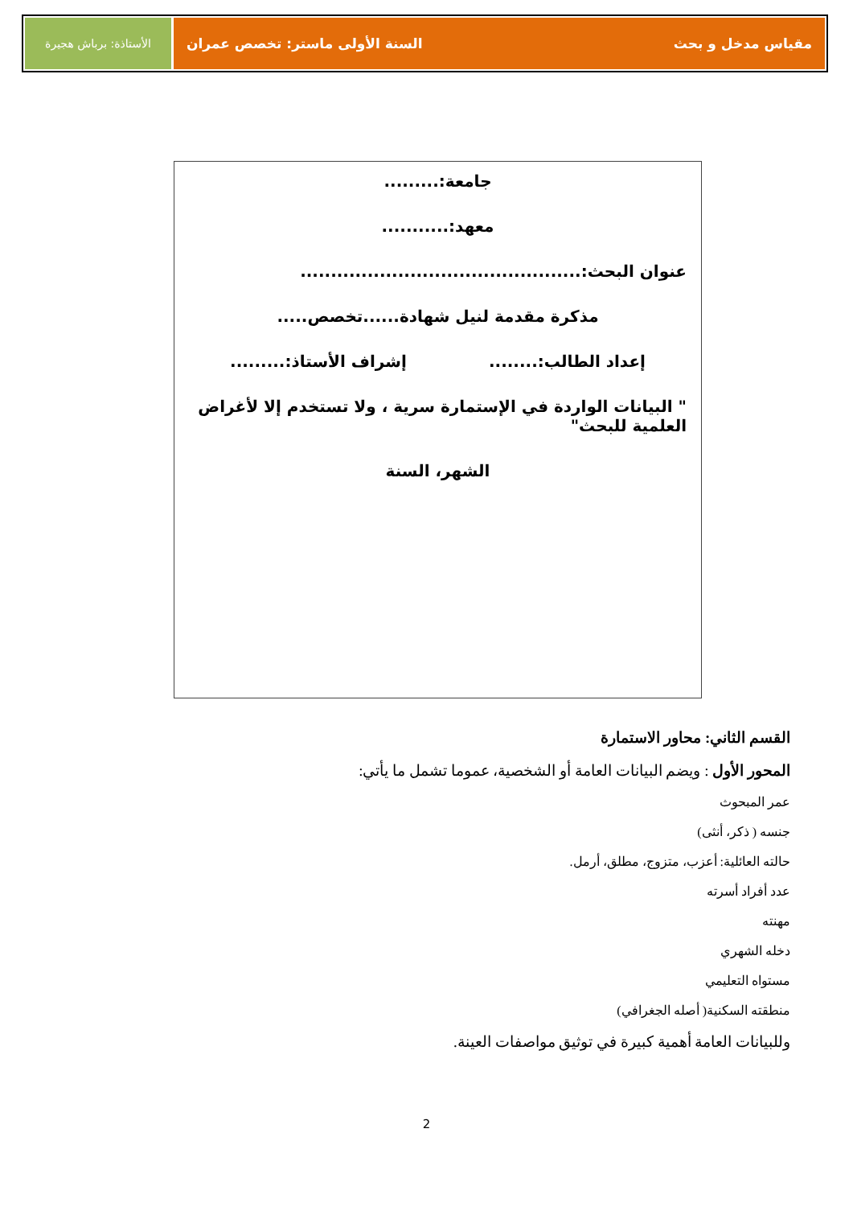مقياس مدخل و بحث السنة الأولى ماستر: تخصص عمران
الأستاذة: برباش هجيرة
جامعة:.........
معهد:...........
عنوان البحث:..............................................
مذكرة مقدمة لنيل شهادة......تخصص.....
إعداد الطالب:........ إشراف الأستاذ:.........
" البيانات الواردة في الإستمارة سرية ، ولا تستخدم إلا لأغراض العلمية للبحث"
الشهر، السنة
القسم الثاني: محاور الاستمارة
المحور الأول : ويضم البيانات العامة أو الشخصية، عموما تشمل ما يأتي:
عمر المبحوث
جنسه ( ذكر، أنثى)
حالته العائلية: أعزب، متزوج، مطلق، أرمل.
عدد أفراد أسرته
مهنته
دخله الشهري
مستواه التعليمي
منطقته السكنية( أصله الجغرافي)
وللبيانات العامة أهمية كبيرة في توثيق مواصفات العينة.
2